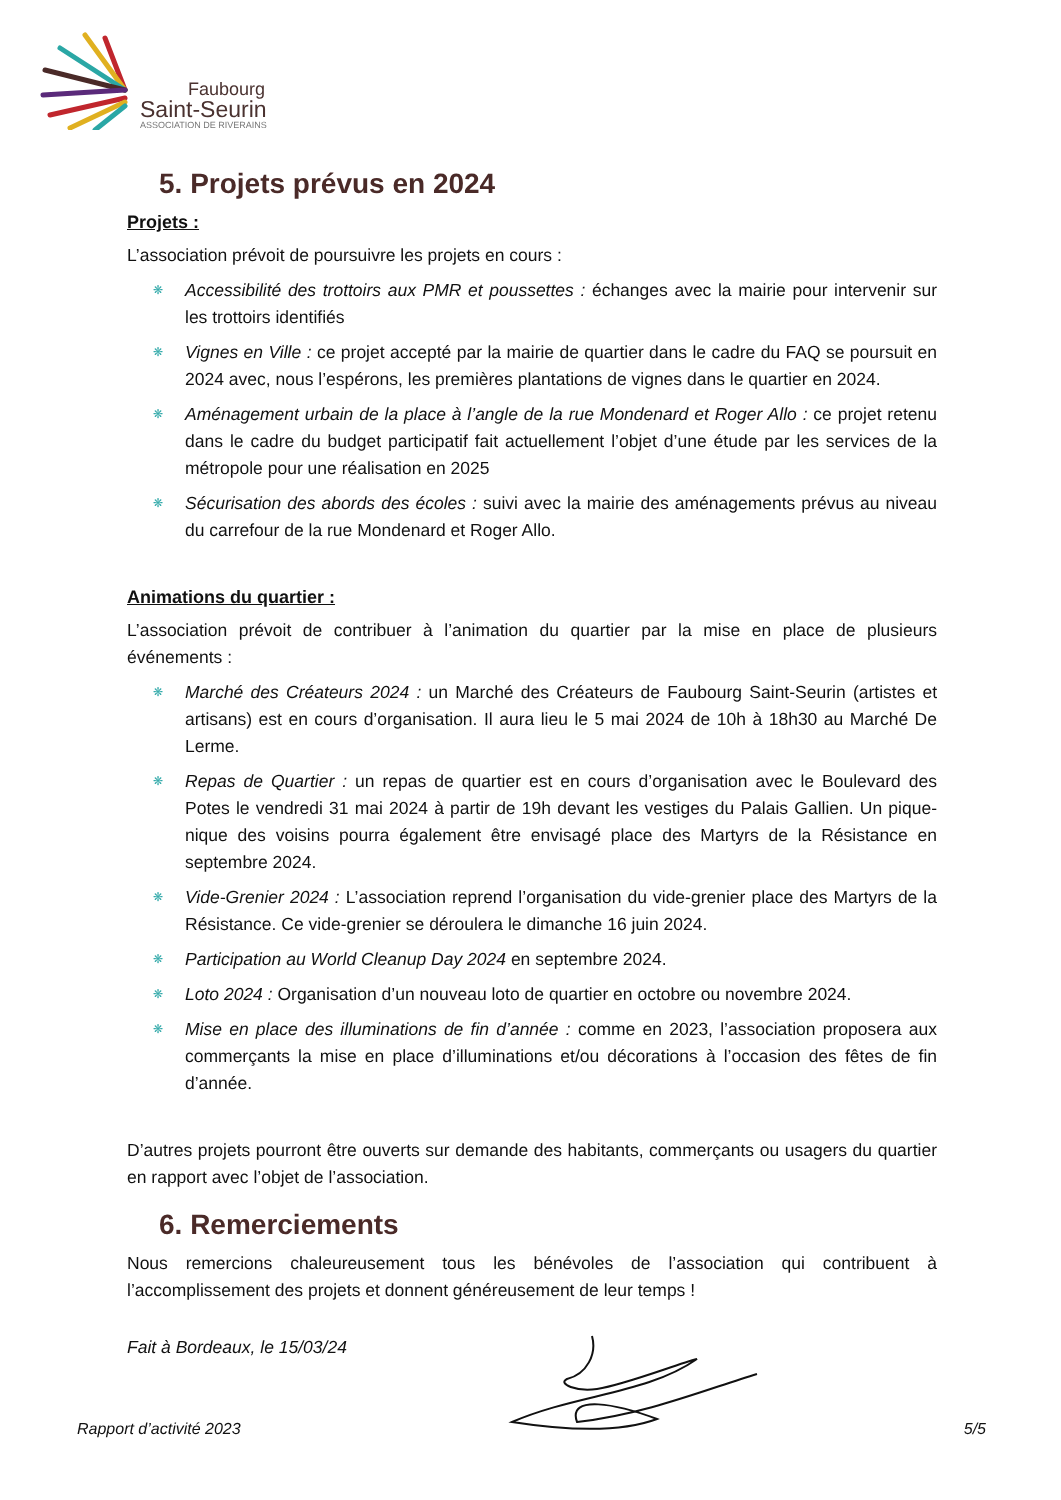Faubourg
Saint-Seurin
ASSOCIATION DE RIVERAINS
5. Projets prévus en 2024
Projets :
L’association prévoit de poursuivre les projets en cours :
❋ Accessibilité des trottoirs aux PMR et poussettes : échanges avec la mairie pour intervenir sur les trottoirs identifiés
❋ Vignes en Ville : ce projet accepté par la mairie de quartier dans le cadre du FAQ se poursuit en 2024 avec, nous l’espérons, les premières plantations de vignes dans le quartier en 2024.
❋ Aménagement urbain de la place à l’angle de la rue Mondenard et Roger Allo : ce projet retenu dans le cadre du budget participatif fait actuellement l’objet d’une étude par les services de la métropole pour une réalisation en 2025
❋ Sécurisation des abords des écoles : suivi avec la mairie des aménagements prévus au niveau du carrefour de la rue Mondenard et Roger Allo.
Animations du quartier :
L’association prévoit de contribuer à l’animation du quartier par la mise en place de plusieurs événements :
❋ Marché des Créateurs 2024 : un Marché des Créateurs de Faubourg Saint-Seurin (artistes et artisans) est en cours d’organisation. Il aura lieu le 5 mai 2024 de 10h à 18h30 au Marché De Lerme.
❋ Repas de Quartier : un repas de quartier est en cours d’organisation avec le Boulevard des Potes le vendredi 31 mai 2024 à partir de 19h devant les vestiges du Palais Gallien. Un pique-nique des voisins pourra également être envisagé place des Martyrs de la Résistance en septembre 2024.
❋ Vide-Grenier 2024 : L’association reprend l’organisation du vide-grenier place des Martyrs de la Résistance. Ce vide-grenier se déroulera le dimanche 16 juin 2024.
❋ Participation au World Cleanup Day 2024 en septembre 2024.
❋ Loto 2024 : Organisation d’un nouveau loto de quartier en octobre ou novembre 2024.
❋ Mise en place des illuminations de fin d’année : comme en 2023, l’association proposera aux commerçants la mise en place d’illuminations et/ou décorations à l’occasion des fêtes de fin d’année.
D’autres projets pourront être ouverts sur demande des habitants, commerçants ou usagers du quartier en rapport avec l’objet de l’association.
6. Remerciements
Nous remercions chaleureusement tous les bénévoles de l’association qui contribuent à l’accomplissement des projets et donnent généreusement de leur temps !
Fait à Bordeaux, le 15/03/24
Rapport d’activité 2023 5/5